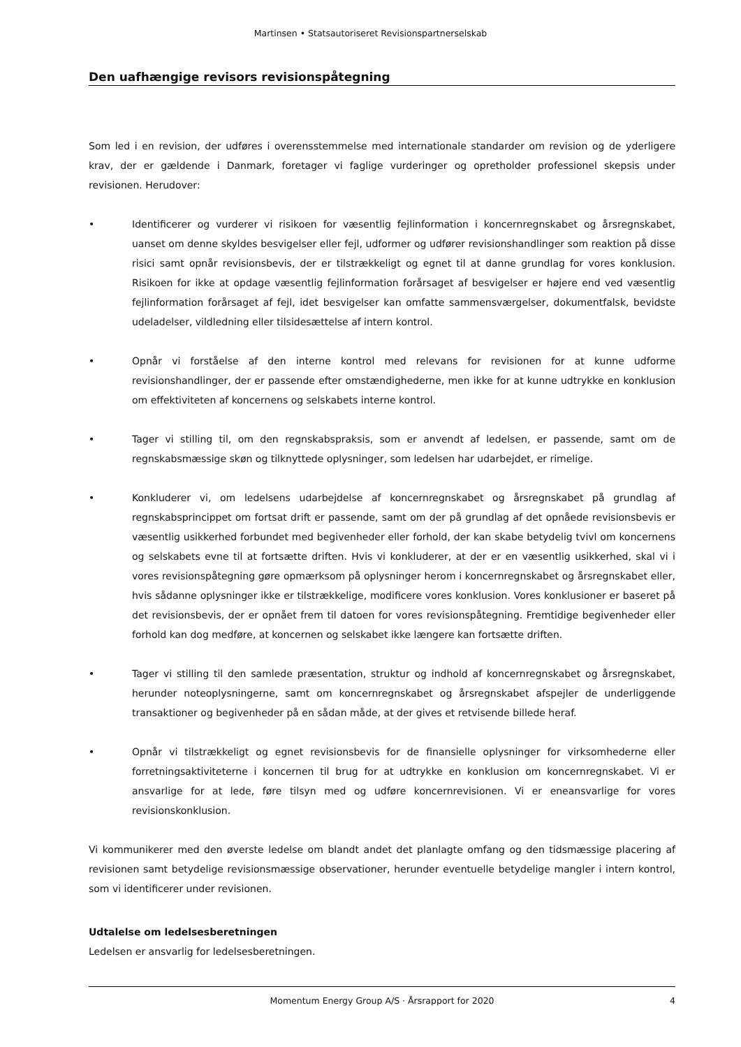Martinsen • Statsautoriseret Revisionspartnerselskab
Den uafhængige revisors revisionspåtegning
Som led i en revision, der udføres i overensstemmelse med internationale standarder om revision og de yderligere krav, der er gældende i Danmark, foretager vi faglige vurderinger og opretholder professionel skepsis under revisionen. Herudover:
• Identificerer og vurderer vi risikoen for væsentlig fejlinformation i koncernregnskabet og årsregnskabet, uanset om denne skyldes besvigelser eller fejl, udformer og udfører revisionshandlinger som reaktion på disse risici samt opnår revisionsbevis, der er tilstrækkeligt og egnet til at danne grundlag for vores konklusion. Risikoen for ikke at opdage væsentlig fejlinformation forårsaget af besvigelser er højere end ved væsentlig fejlinformation forårsaget af fejl, idet besvigelser kan omfatte sammensværgelser, dokumentfalsk, bevidste udeladelser, vildledning eller tilsidesættelse af intern kontrol.
• Opnår vi forståelse af den interne kontrol med relevans for revisionen for at kunne udforme revisionshandlinger, der er passende efter omstændighederne, men ikke for at kunne udtrykke en konklusion om effektiviteten af koncernens og selskabets interne kontrol.
• Tager vi stilling til, om den regnskabspraksis, som er anvendt af ledelsen, er passende, samt om de regnskabsmæssige skøn og tilknyttede oplysninger, som ledelsen har udarbejdet, er rimelige.
• Konkluderer vi, om ledelsens udarbejdelse af koncernregnskabet og årsregnskabet på grundlag af regnskabsprincippet om fortsat drift er passende, samt om der på grundlag af det opnåede revisionsbevis er væsentlig usikkerhed forbundet med begivenheder eller forhold, der kan skabe betydelig tvivl om koncernens og selskabets evne til at fortsætte driften. Hvis vi konkluderer, at der er en væsentlig usikkerhed, skal vi i vores revisionspåtegning gøre opmærksom på oplysninger herom i koncernregnskabet og årsregnskabet eller, hvis sådanne oplysninger ikke er tilstrækkelige, modificere vores konklusion. Vores konklusioner er baseret på det revisionsbevis, der er opnået frem til datoen for vores revisionspåtegning. Fremtidige begivenheder eller forhold kan dog medføre, at koncernen og selskabet ikke længere kan fortsætte driften.
• Tager vi stilling til den samlede præsentation, struktur og indhold af koncernregnskabet og årsregnskabet, herunder noteoplysningerne, samt om koncernregnskabet og årsregnskabet afspejler de underliggende transaktioner og begivenheder på en sådan måde, at der gives et retvisende billede heraf.
• Opnår vi tilstrækkeligt og egnet revisionsbevis for de finansielle oplysninger for virksomhederne eller forretningsaktiviteterne i koncernen til brug for at udtrykke en konklusion om koncernregnskabet. Vi er ansvarlige for at lede, føre tilsyn med og udføre koncernrevisionen. Vi er eneansvarlige for vores revisionskonklusion.
Vi kommunikerer med den øverste ledelse om blandt andet det planlagte omfang og den tidsmæssige placering af revisionen samt betydelige revisionsmæssige observationer, herunder eventuelle betydelige mangler i intern kontrol, som vi identificerer under revisionen.
Udtalelse om ledelsesberetningen
Ledelsen er ansvarlig for ledelsesberetningen.
Momentum Energy Group A/S · Årsrapport for 2020 4